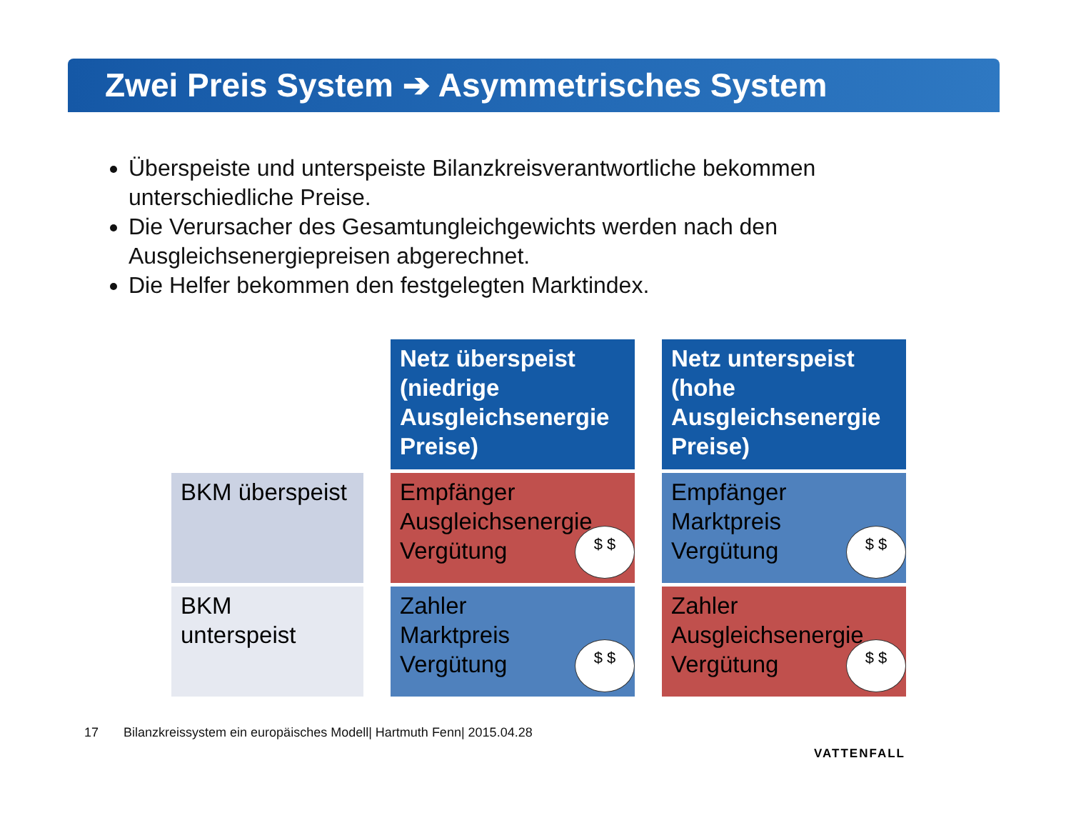Zwei Preis System ➔ Asymmetrisches System
Überspeiste und unterspeiste Bilanzkreisverantwortliche bekommen unterschiedliche Preise.
Die Verursacher des Gesamtungleichgewichts werden nach den Ausgleichsenergiepreisen abgerechnet.
Die Helfer bekommen den festgelegten Marktindex.
| | | Netz überspeist (niedrige Ausgleichsenergie Preise) | | Netz unterspeist (hohe Ausgleichsenergie Preise) |
| BKM überspeist | | Empfänger Ausgleichsenergie Vergütung $ $ | | Empfänger Marktpreis Vergütung $ $ |
| BKM unterspeist | | Zahler Marktpreis Vergütung $ $ | | Zahler Ausgleichsenergie Vergütung $ $ |
17 Bilanzkreissystem ein europäisches Modell| Hartmuth Fenn| 2015.04.28
VATTENFALL